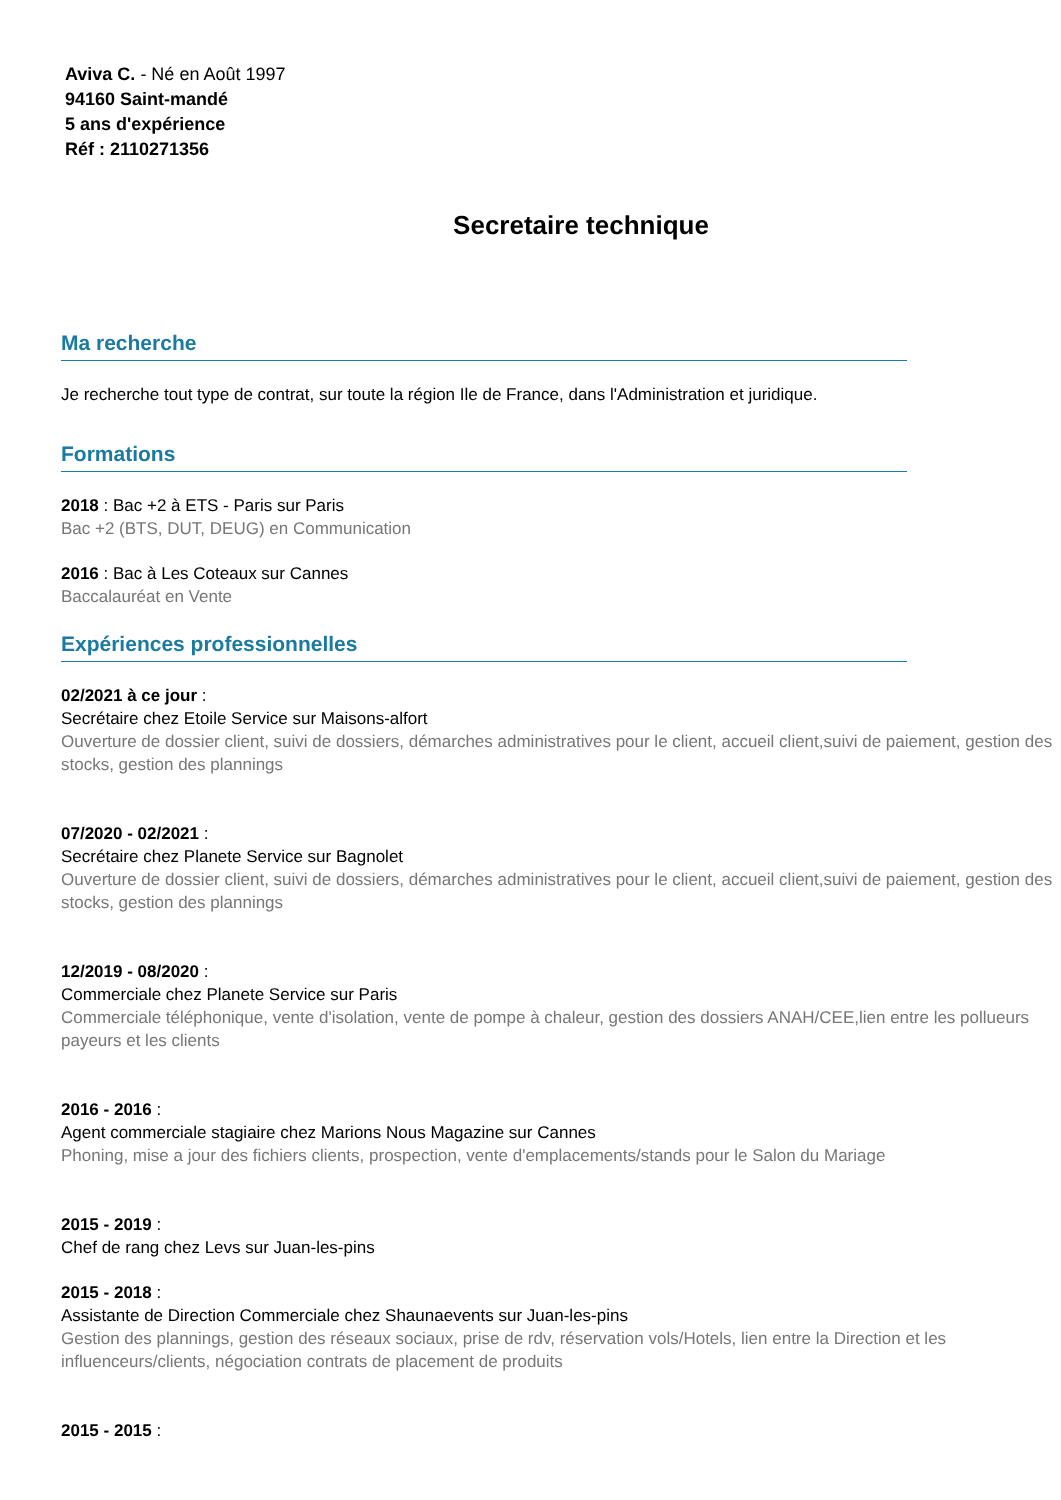Aviva C. - Né en Août 1997
94160 Saint-mandé
5 ans d'expérience
Réf : 2110271356
Secretaire technique
Ma recherche
Je recherche tout type de contrat, sur toute la région Ile de France, dans l'Administration et juridique.
Formations
2018 : Bac +2 à ETS - Paris sur Paris
Bac +2 (BTS, DUT, DEUG) en Communication
2016 : Bac à Les Coteaux sur Cannes
Baccalauréat en Vente
Expériences professionnelles
02/2021 à ce jour :
Secrétaire chez Etoile Service sur Maisons-alfort
Ouverture de dossier client, suivi de dossiers, démarches administratives pour le client, accueil client,suivi de paiement, gestion des stocks, gestion des plannings
07/2020 - 02/2021 :
Secrétaire chez Planete Service sur Bagnolet
Ouverture de dossier client, suivi de dossiers, démarches administratives pour le client, accueil client,suivi de paiement, gestion des stocks, gestion des plannings
12/2019 - 08/2020 :
Commerciale chez Planete Service sur Paris
Commerciale téléphonique, vente d'isolation, vente de pompe à chaleur, gestion des dossiers ANAH/CEE,lien entre les pollueurs payeurs et les clients
2016 - 2016 :
Agent commerciale stagiaire chez Marions Nous Magazine sur Cannes
Phoning, mise a jour des fichiers clients, prospection, vente d'emplacements/stands pour le Salon du Mariage
2015 - 2019 :
Chef de rang chez Levs sur Juan-les-pins
2015 - 2018 :
Assistante de Direction Commerciale chez Shaunaevents sur Juan-les-pins
Gestion des plannings, gestion des réseaux sociaux, prise de rdv, réservation vols/Hotels, lien entre la Direction et les influenceurs/clients, négociation contrats de placement de produits
2015 - 2015 :